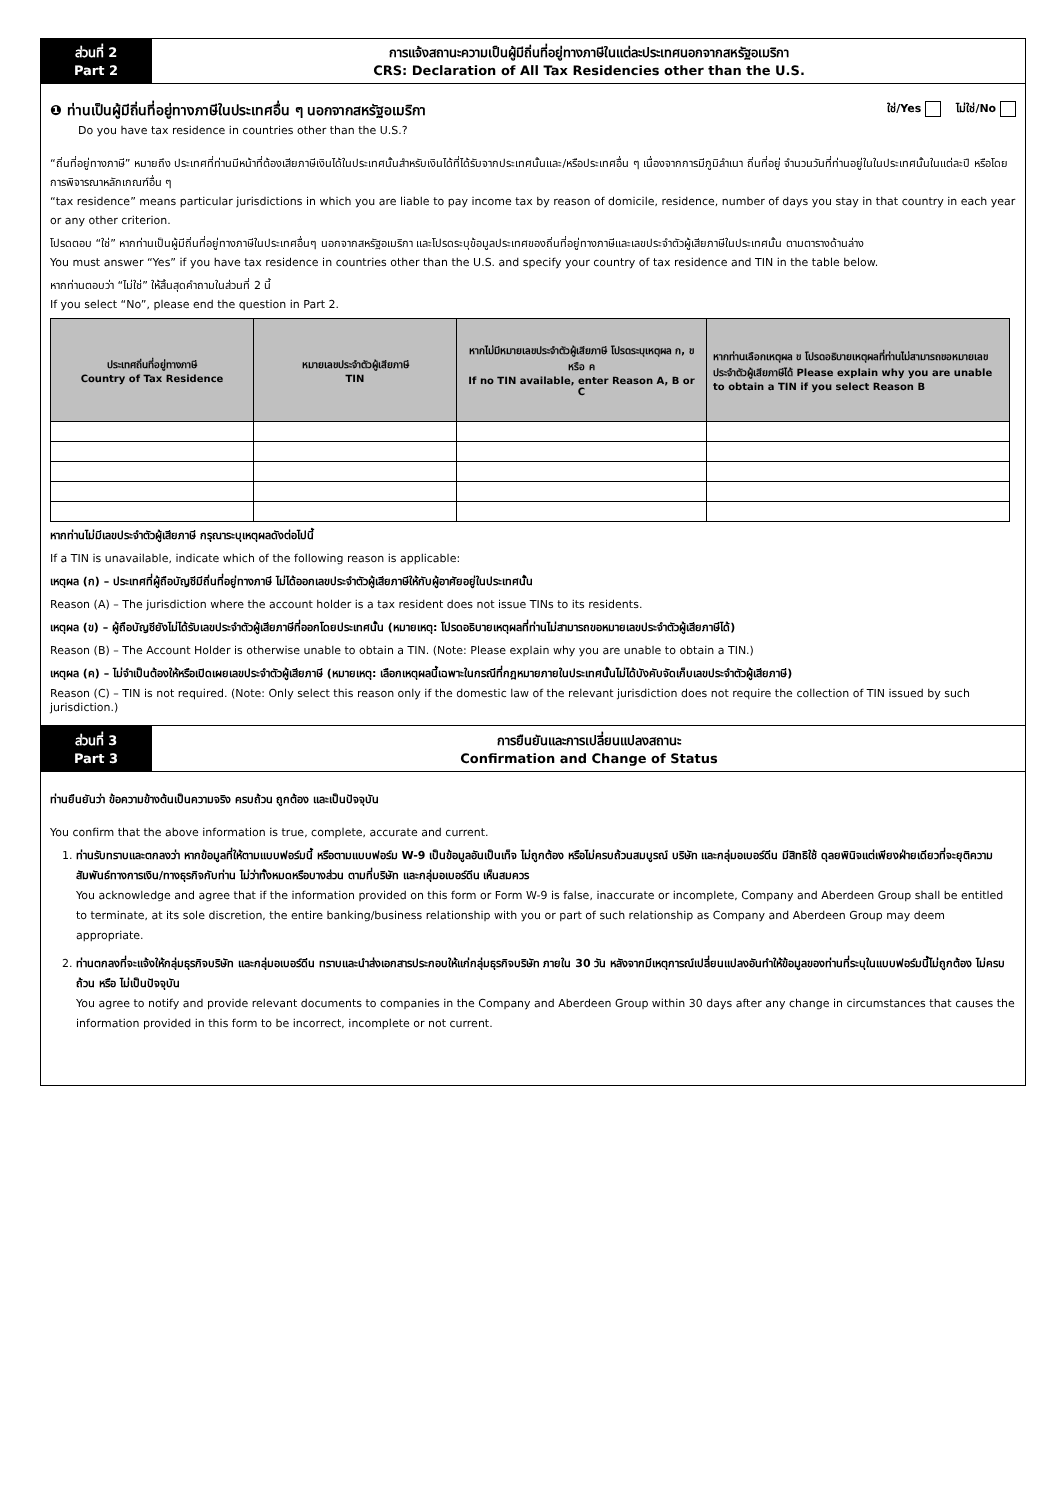ส่วนที่ 2
Part 2
การแจ้งสถานะความเป็นผู้มีถิ่นที่อยู่ทางภาษีในแต่ละประเทศนอกจากสหรัฐอเมริกา
CRS: Declaration of All Tax Residencies other than the U.S.
❶ ท่านเป็นผู้มีถิ่นที่อยู่ทางภาษีในประเทศอื่น ๆ นอกจากสหรัฐอเมริกา ใช่/Yes ไม่ใช่/No
Do you have tax residence in countries other than the U.S.?
“ถิ่นที่อยู่ทางภาษี” หมายถึง ประเทศที่ท่านมีหน้าที่ต้องเสียภาษีเงินได้ในประเทศนั้นสำหรับเงินได้ที่ได้รับจากประเทศนั้นและ/หรือประเทศอื่น ๆ เนื่องจากการมีภูมิลำเนา ถิ่นที่อยู่ จำนวนวันที่ท่านอยู่ในในประเทศนั้นในแต่ละปี หรือโดยการพิจารณาหลักเกณฑ์อื่น ๆ
“tax residence” means particular jurisdictions in which you are liable to pay income tax by reason of domicile, residence, number of days you stay in that country in each year or any other criterion.
โปรดตอบ “ใช่” หากท่านเป็นผู้มีถิ่นที่อยู่ทางภาษีในประเทศอื่นๆ นอกจากสหรัฐอเมริกา และโปรดระบุข้อมูลประเทศของถิ่นที่อยู่ทางภาษีและเลขประจำตัวผู้เสียภาษีในประเทศนั้น ตามตารางด้านล่าง
You must answer “Yes” if you have tax residence in countries other than the U.S. and specify your country of tax residence and TIN in the table below.
หากท่านตอบว่า “ไม่ใช่” ให้สิ้นสุดคำถามในส่วนที่ 2 นี้
If you select “No”, please end the question in Part 2.
| ประเทศถิ่นที่อยู่ทางภาษี Country of Tax Residence | หมายเลขประจำตัวผู้เสียภาษี TIN | หากไม่มีหมายเลขประจำตัวผู้เสียภาษี โปรดระบุเหตุผล ก, ข หรือ ค If no TIN available, enter Reason A, B or C | หากท่านเลือกเหตุผล ข โปรดอธิบายเหตุผลที่ท่านไม่สามารถขอหมายเลขประจำตัวผู้เสียภาษีได้ Please explain why you are unable to obtain a TIN if you select Reason B |
| --- | --- | --- | --- |
หากท่านไม่มีเลขประจำตัวผู้เสียภาษี กรุณาระบุเหตุผลดังต่อไปนี้
If a TIN is unavailable, indicate which of the following reason is applicable:
เหตุผล (ก) – ประเทศที่ผู้ถือบัญชีมีถิ่นที่อยู่ทางภาษี ไม่ได้ออกเลขประจำตัวผู้เสียภาษีให้กับผู้อาศัยอยู่ในประเทศนั้น
Reason (A) – The jurisdiction where the account holder is a tax resident does not issue TINs to its residents.
เหตุผล (ข) – ผู้ถือบัญชียังไม่ได้รับเลขประจำตัวผู้เสียภาษีที่ออกโดยประเทศนั้น (หมายเหตุ: โปรดอธิบายเหตุผลที่ท่านไม่สามารถขอหมายเลขประจำตัวผู้เสียภาษีได้)
Reason (B) – The Account Holder is otherwise unable to obtain a TIN. (Note: Please explain why you are unable to obtain a TIN.)
เหตุผล (ค) – ไม่จำเป็นต้องให้หรือเปิดเผยเลขประจำตัวผู้เสียภาษี (หมายเหตุ: เลือกเหตุผลนี้เฉพาะในกรณีที่กฎหมายภายในประเทศนั้นไม่ได้บังคับจัดเก็บเลขประจำตัวผู้เสียภาษี)
Reason (C) – TIN is not required. (Note: Only select this reason only if the domestic law of the relevant jurisdiction does not require the collection of TIN issued by such jurisdiction.)
ส่วนที่ 3
Part 3
การยืนยันและการเปลี่ยนแปลงสถานะ
Confirmation and Change of Status
ท่านยืนยันว่า ข้อความข้างต้นเป็นความจริง ครบถ้วน ถูกต้อง และเป็นปัจจุบัน
You confirm that the above information is true, complete, accurate and current.
1. ท่านรับทราบและตกลงว่า หากข้อมูลที่ให้ตามแบบฟอร์มนี้ หรือตามแบบฟอร์ม W-9 เป็นข้อมูลอันเป็นเท็จ ไม่ถูกต้อง หรือไม่ครบถ้วนสมบูรณ์ บริษัท และกลุ่มอเบอร์ดีน มีสิทธิใช้ ดุลยพินิจแต่เพียงฝ่ายเดียวที่จะยุติความสัมพันธ์ทางการเงิน/ทางธุรกิจกับท่าน ไม่ว่าทั้งหมดหรือบางส่วน ตามที่บริษัท และกลุ่มอเบอร์ดีน เห็นสมควร
You acknowledge and agree that if the information provided on this form or Form W-9 is false, inaccurate or incomplete, Company and Aberdeen Group shall be entitled to terminate, at its sole discretion, the entire banking/business relationship with you or part of such relationship as Company and Aberdeen Group may deem appropriate.
2. ท่านตกลงที่จะแจ้งให้กลุ่มธุรกิจบริษัท และกลุ่มอเบอร์ดีน ทราบและนำส่งเอกสารประกอบให้แก่กลุ่มธุรกิจบริษัท ภายใน 30 วัน หลังจากมีเหตุการณ์เปลี่ยนแปลงอันทำให้ข้อมูลของท่านที่ระบุในแบบฟอร์มนี้ไม่ถูกต้อง ไม่ครบถ้วน หรือ ไม่เป็นปัจจุบัน
You agree to notify and provide relevant documents to companies in the Company and Aberdeen Group within 30 days after any change in circumstances that causes the information provided in this form to be incorrect, incomplete or not current.